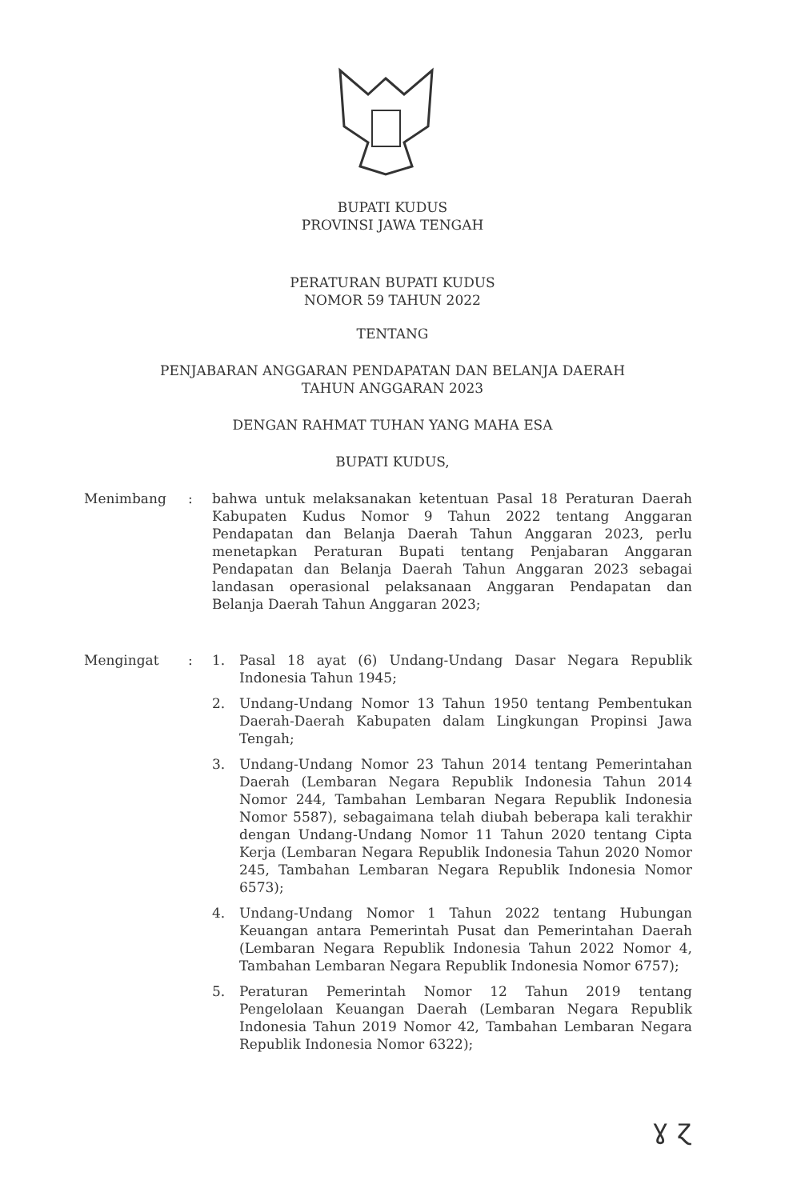BUPATI KUDUS
PROVINSI JAWA TENGAH
PERATURAN BUPATI KUDUS
NOMOR 59 TAHUN 2022
TENTANG
PENJABARAN ANGGARAN PENDAPATAN DAN BELANJA DAERAH
TAHUN ANGGARAN 2023
DENGAN RAHMAT TUHAN YANG MAHA ESA
BUPATI KUDUS,
| Menimbang | : | bahwa untuk melaksanakan ketentuan Pasal 18 Peraturan Daerah Kabupaten Kudus Nomor 9 Tahun 2022 tentang Anggaran Pendapatan dan Belanja Daerah Tahun Anggaran 2023, perlu menetapkan Peraturan Bupati tentang Penjabaran Anggaran Pendapatan dan Belanja Daerah Tahun Anggaran 2023 sebagai landasan operasional pelaksanaan Anggaran Pendapatan dan Belanja Daerah Tahun Anggaran 2023; | |
| Mengingat | : | 1. | Pasal 18 ayat (6) Undang-Undang Dasar Negara Republik Indonesia Tahun 1945; |
| | | 2. | Undang-Undang Nomor 13 Tahun 1950 tentang Pembentukan Daerah-Daerah Kabupaten dalam Lingkungan Propinsi Jawa Tengah; |
| | | 3. | Undang-Undang Nomor 23 Tahun 2014 tentang Pemerintahan Daerah (Lembaran Negara Republik Indonesia Tahun 2014 Nomor 244, Tambahan Lembaran Negara Republik Indonesia Nomor 5587), sebagaimana telah diubah beberapa kali terakhir dengan Undang-Undang Nomor 11 Tahun 2020 tentang Cipta Kerja (Lembaran Negara Republik Indonesia Tahun 2020 Nomor 245, Tambahan Lembaran Negara Republik Indonesia Nomor 6573); |
| | | 4. | Undang-Undang Nomor 1 Tahun 2022 tentang Hubungan Keuangan antara Pemerintah Pusat dan Pemerintahan Daerah (Lembaran Negara Republik Indonesia Tahun 2022 Nomor 4, Tambahan Lembaran Negara Republik Indonesia Nomor 6757); |
| | | 5. | Peraturan Pemerintah Nomor 12 Tahun 2019 tentang Pengelolaan Keuangan Daerah (Lembaran Negara Republik Indonesia Tahun 2019 Nomor 42, Tambahan Lembaran Negara Republik Indonesia Nomor 6322); |
ɣ ɀ